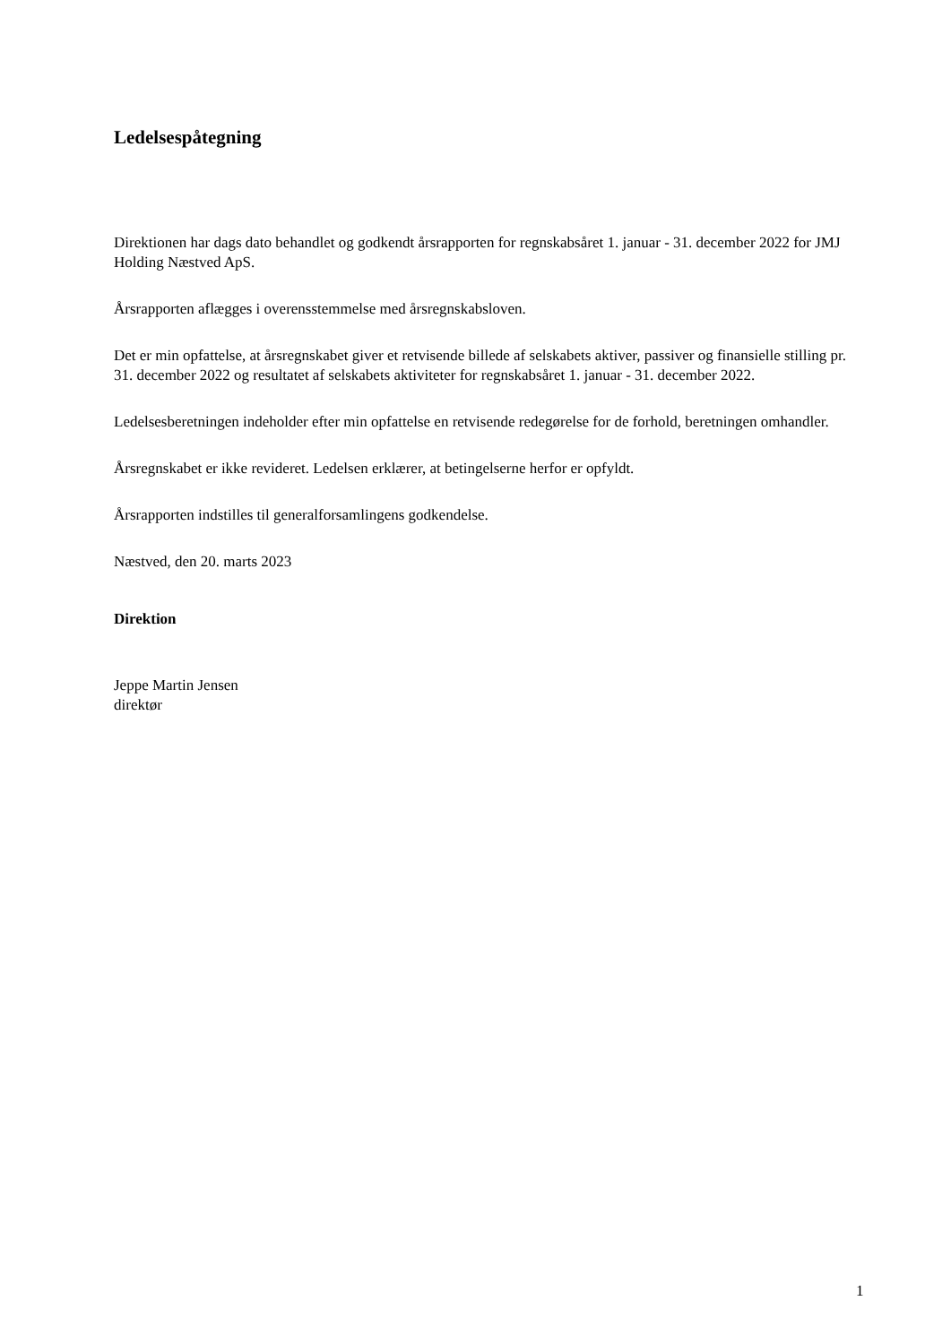Ledelsespåtegning
Direktionen har dags dato behandlet og godkendt årsrapporten for regnskabsåret 1. januar - 31. december 2022 for JMJ Holding Næstved ApS.
Årsrapporten aflægges i overensstemmelse med årsregnskabsloven.
Det er min opfattelse, at årsregnskabet giver et retvisende billede af selskabets aktiver, passiver og finansielle stilling pr. 31. december 2022 og resultatet af selskabets aktiviteter for regnskabsåret 1. januar - 31. december 2022.
Ledelsesberetningen indeholder efter min opfattelse en retvisende redegørelse for de forhold, beretningen omhandler.
Årsregnskabet er ikke revideret. Ledelsen erklærer, at betingelserne herfor er opfyldt.
Årsrapporten indstilles til generalforsamlingens godkendelse.
Næstved, den 20. marts 2023
Direktion
Jeppe Martin Jensen
direktør
1